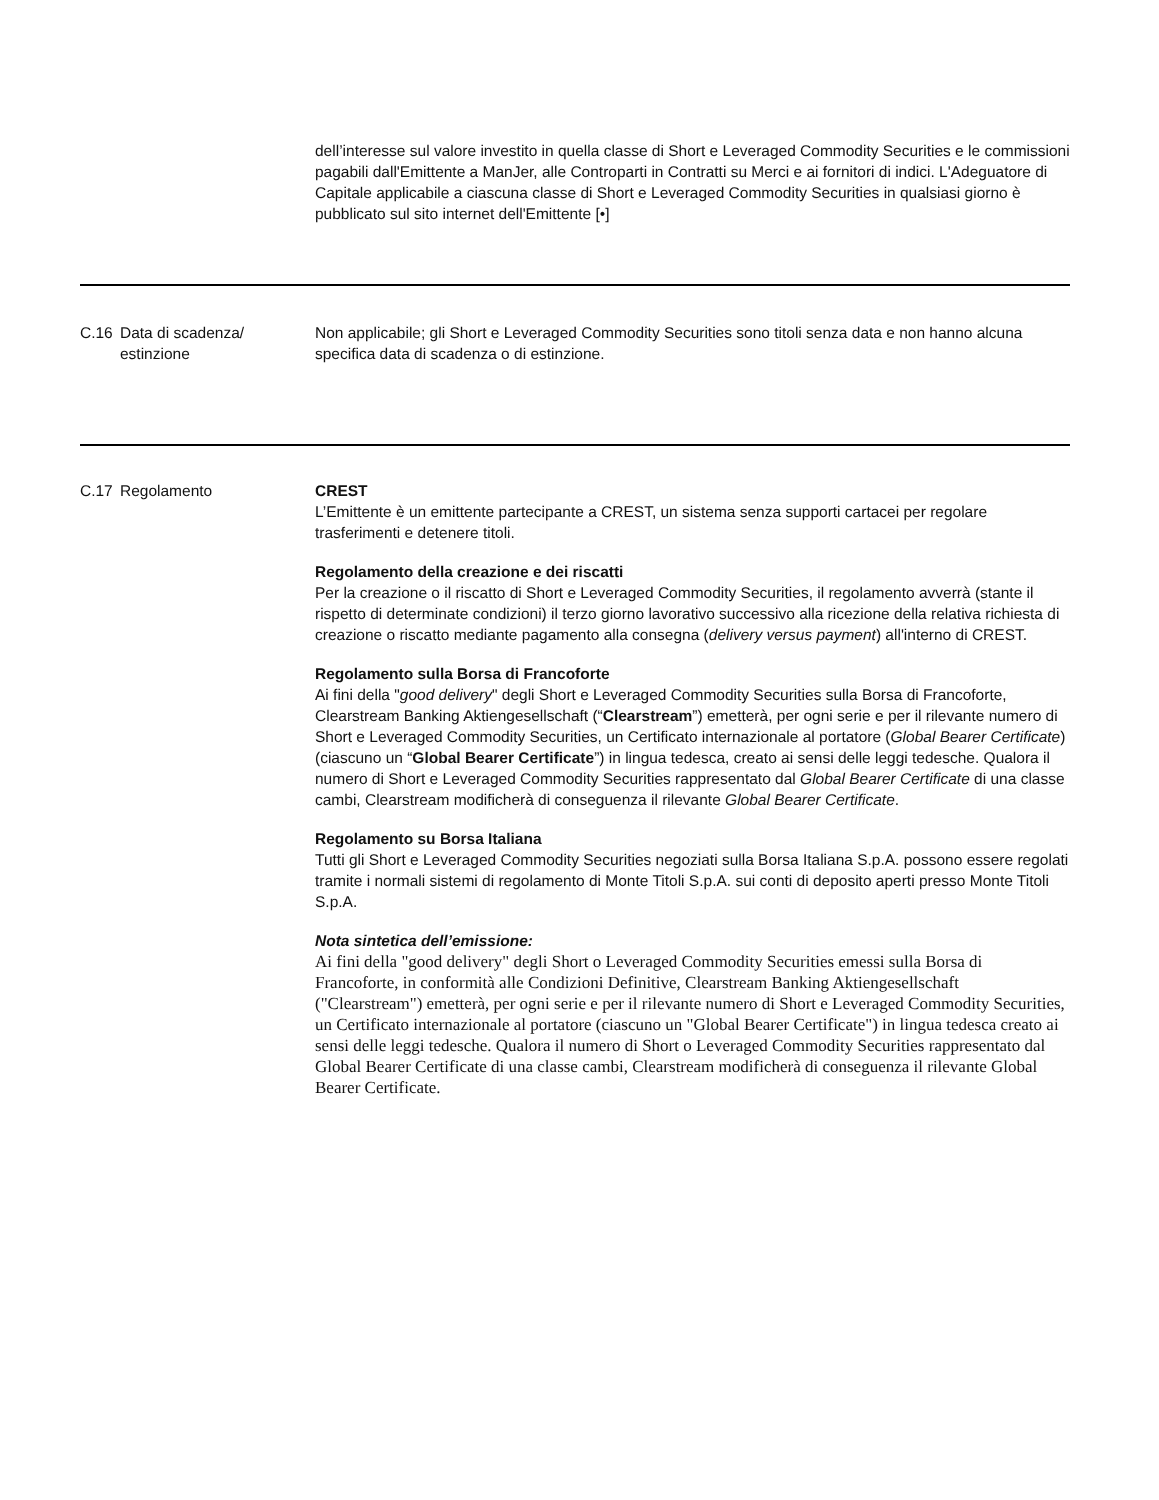| | | dell’interesse sul valore investito in quella classe di Short e Leveraged Commodity Securities e le commissioni pagabili dall'Emittente a ManJer, alle Controparti in Contratti su Merci e ai fornitori di indici. L'Adeguatore di Capitale applicabile a ciascuna classe di Short e Leveraged Commodity Securities in qualsiasi giorno è pubblicato sul sito internet dell'Emittente [•] |
| C.16 | Data di scadenza/ estinzione | Non applicabile; gli Short e Leveraged Commodity Securities sono titoli senza data e non hanno alcuna specifica data di scadenza o di estinzione. |
| C.17 | Regolamento | CREST L’Emittente è un emittente partecipante a CREST, un sistema senza supporti cartacei per regolare trasferimenti e detenere titoli. Regolamento della creazione e dei riscatti Per la creazione o il riscatto di Short e Leveraged Commodity Securities, il regolamento avverrà (stante il rispetto di determinate condizioni) il terzo giorno lavorativo successivo alla ricezione della relativa richiesta di creazione o riscatto mediante pagamento alla consegna ( delivery versus payment ) all'interno di CREST. Regolamento sulla Borsa di Francoforte Ai fini della " good delivery " degli Short e Leveraged Commodity Securities sulla Borsa di Francoforte, Clearstream Banking Aktiengesellschaft (“ Clearstream ”) emetterà, per ogni serie e per il rilevante numero di Short e Leveraged Commodity Securities, un Certificato internazionale al portatore ( Global Bearer Certificate ) (ciascuno un “ Global Bearer Certificate ”) in lingua tedesca, creato ai sensi delle leggi tedesche. Qualora il numero di Short e Leveraged Commodity Securities rappresentato dal Global Bearer Certificate di una classe cambi, Clearstream modificherà di conseguenza il rilevante Global Bearer Certificate . Regolamento su Borsa Italiana Tutti gli Short e Leveraged Commodity Securities negoziati sulla Borsa Italiana S.p.A. possono essere regolati tramite i normali sistemi di regolamento di Monte Titoli S.p.A. sui conti di deposito aperti presso Monte Titoli S.p.A. Nota sintetica dell’emissione: Ai fini della "good delivery" degli Short o Leveraged Commodity Securities emessi sulla Borsa di Francoforte, in conformità alle Condizioni Definitive, Clearstream Banking Aktiengesellschaft ("Clearstream") emetterà, per ogni serie e per il rilevante numero di Short e Leveraged Commodity Securities, un Certificato internazionale al portatore (ciascuno un "Global Bearer Certificate") in lingua tedesca creato ai sensi delle leggi tedesche. Qualora il numero di Short o Leveraged Commodity Securities rappresentato dal Global Bearer Certificate di una classe cambi, Clearstream modificherà di conseguenza il rilevante Global Bearer Certificate. |